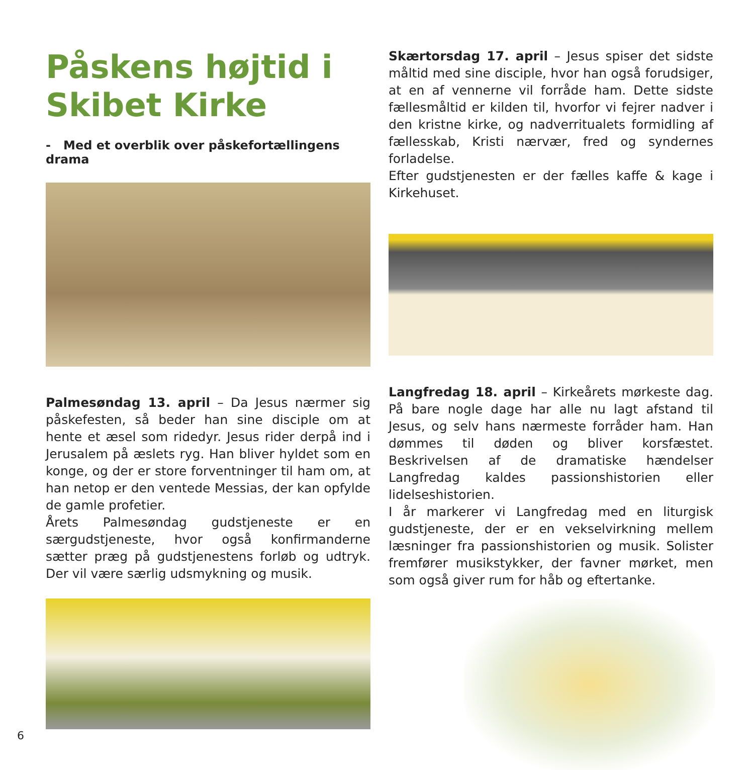Påskens højtid i Skibet Kirke
- Med et overblik over påskefortællingens drama
Palmesøndag 13. april – Da Jesus nærmer sig påskefesten, så beder han sine disciple om at hente et æsel som ridedyr. Jesus rider derpå ind i Jerusalem på æslets ryg. Han bliver hyldet som en konge, og der er store forventninger til ham om, at han netop er den ventede Messias, der kan opfylde de gamle profetier.
Årets Palmesøndag gudstjeneste er en særgudstjeneste, hvor også konfirmanderne sætter præg på gudstjenestens forløb og udtryk. Der vil være særlig udsmykning og musik.
Skærtorsdag 17. april – Jesus spiser det sidste måltid med sine disciple, hvor han også forudsiger, at en af vennerne vil forråde ham. Dette sidste fællesmåltid er kilden til, hvorfor vi fejrer nadver i den kristne kirke, og nadverritualets formidling af fællesskab, Kristi nærvær, fred og syndernes forladelse.
Efter gudstjenesten er der fælles kaffe & kage i Kirkehuset.
Langfredag 18. april – Kirkeårets mørkeste dag. På bare nogle dage har alle nu lagt afstand til Jesus, og selv hans nærmeste forråder ham. Han dømmes til døden og bliver korsfæstet. Beskrivelsen af de dramatiske hændelser Langfredag kaldes passionshistorien eller lidelseshistorien.
I år markerer vi Langfredag med en liturgisk gudstjeneste, der er en vekselvirkning mellem læsninger fra passionshistorien og musik. Solister fremfører musikstykker, der favner mørket, men som også giver rum for håb og eftertanke.
6